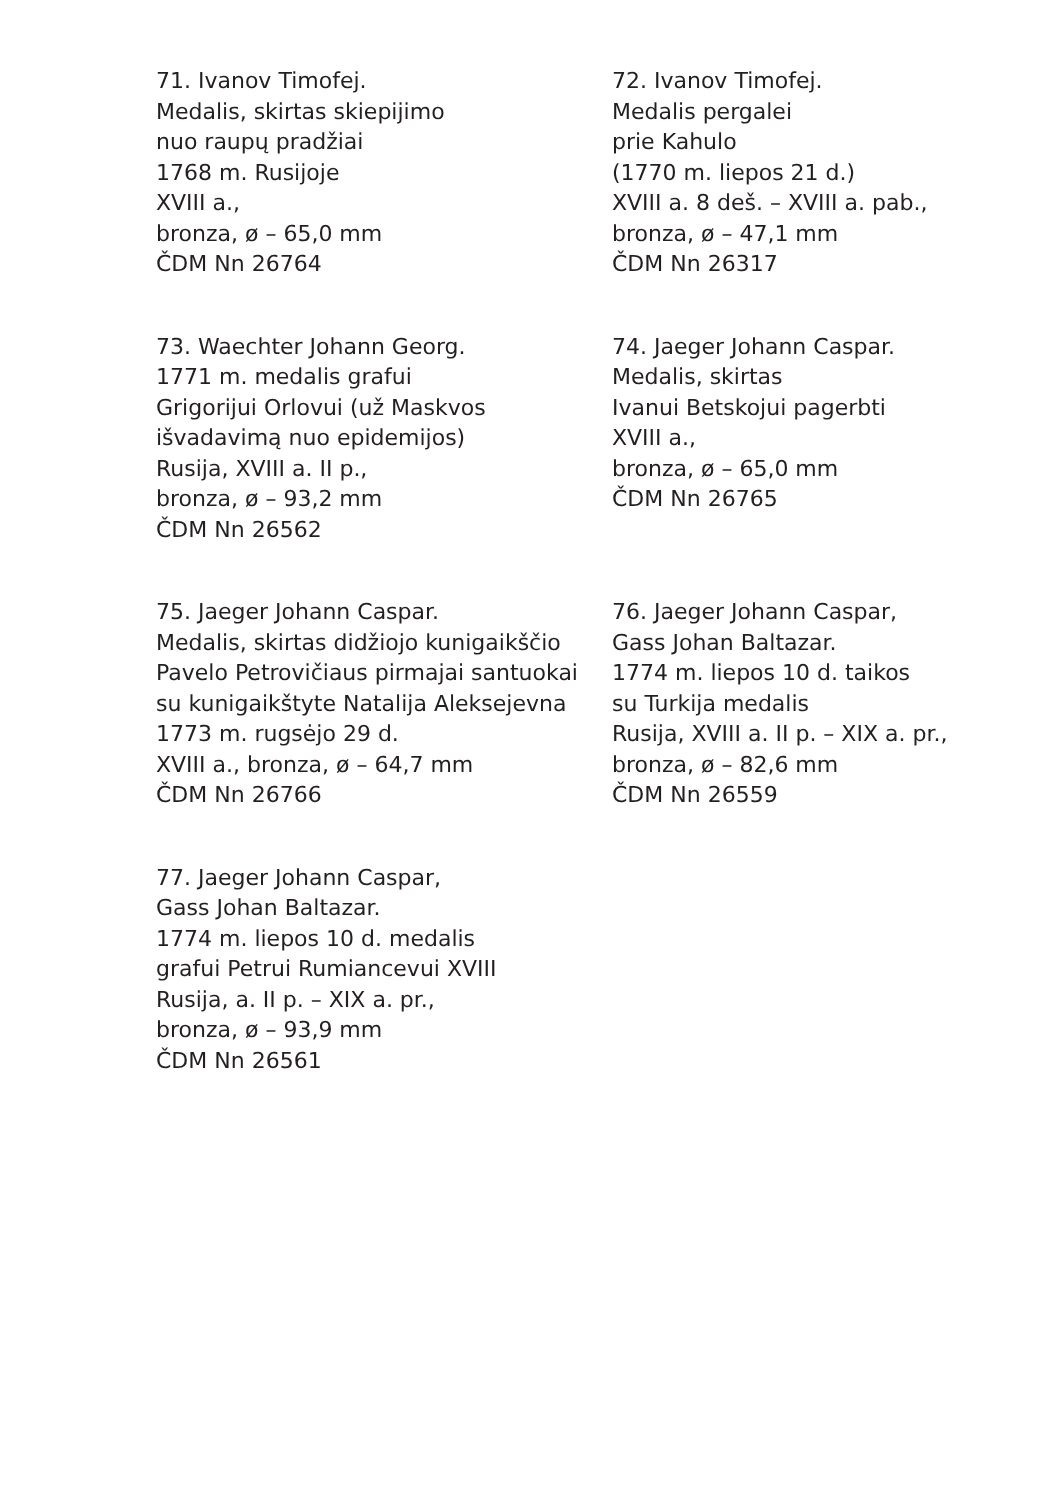71. Ivanov Timofej.
Medalis, skirtas skiepijimo
nuo raupų pradžiai
1768 m. Rusijoje
XVIII a.,
bronza, ø – 65,0 mm
ČDM Nn 26764
72. Ivanov Timofej.
Medalis pergalei
prie Kahulo
(1770 m. liepos 21 d.)
XVIII a. 8 deš. – XVIII a. pab.,
bronza, ø – 47,1 mm
ČDM Nn 26317
73. Waechter Johann Georg.
1771 m. medalis grafui
Grigorijui Orlovui (už Maskvos
išvadavimą nuo epidemijos)
Rusija, XVIII a. II p.,
bronza, ø – 93,2 mm
ČDM Nn 26562
74. Jaeger Johann Caspar.
Medalis, skirtas
Ivanui Betskojui pagerbti
XVIII a.,
bronza, ø – 65,0 mm
ČDM Nn 26765
75. Jaeger Johann Caspar.
Medalis, skirtas didžiojo kunigaikščio
Pavelo Petrovičiaus pirmajai santuokai
su kunigaikštyte Natalija Aleksejevna
1773 m. rugsėjo 29 d.
XVIII a., bronza, ø – 64,7 mm
ČDM Nn 26766
76. Jaeger Johann Caspar,
Gass Johan Baltazar.
1774 m. liepos 10 d. taikos
su Turkija medalis
Rusija, XVIII a. II p. – XIX a. pr.,
bronza, ø – 82,6 mm
ČDM Nn 26559
77. Jaeger Johann Caspar,
Gass Johan Baltazar.
1774 m. liepos 10 d. medalis
grafui Petrui Rumiancevui XVIII
Rusija, a. II p. – XIX a. pr.,
bronza, ø – 93,9 mm
ČDM Nn 26561